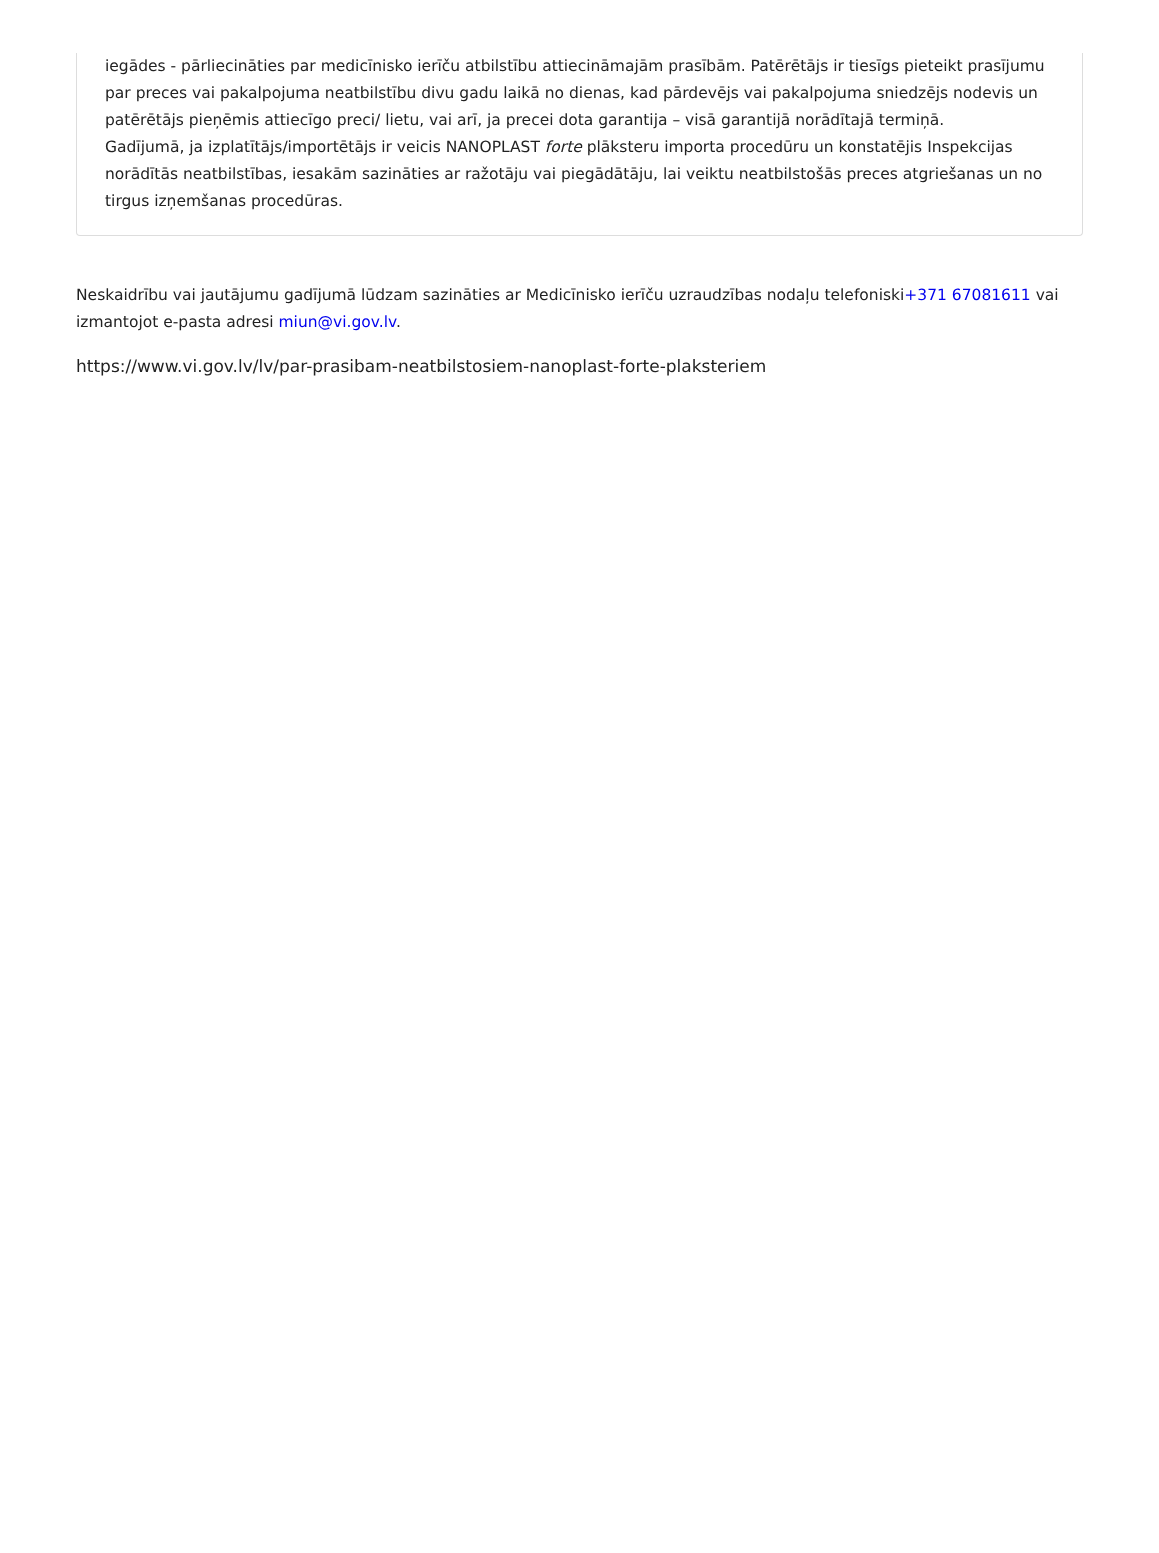iegādes - pārliecināties par medicīnisko ierīču atbilstību attiecināmajām prasībām. Patērētājs ir tiesīgs pieteikt prasījumu par preces vai pakalpojuma neatbilstību divu gadu laikā no dienas, kad pārdevējs vai pakalpojuma sniedzējs nodevis un patērētājs pieņēmis attiecīgo preci/ lietu, vai arī, ja precei dota garantija – visā garantijā norādītajā termiņā.
Gadījumā, ja izplatītājs/importētājs ir veicis NANOPLAST forte plāksteru importa procedūru un konstatējis Inspekcijas norādītās neatbilstības, iesakām sazināties ar ražotāju vai piegādātāju, lai veiktu neatbilstošās preces atgriešanas un no tirgus izņemšanas procedūras.
Neskaidrību vai jautājumu gadījumā lūdzam sazināties ar Medicīnisko ierīču uzraudzības nodaļu telefoniski+371 67081611 vai izmantojot e-pasta adresi miun@vi.gov.lv.
https://www.vi.gov.lv/lv/par-prasibam-neatbilstosiem-nanoplast-forte-plaksteriem